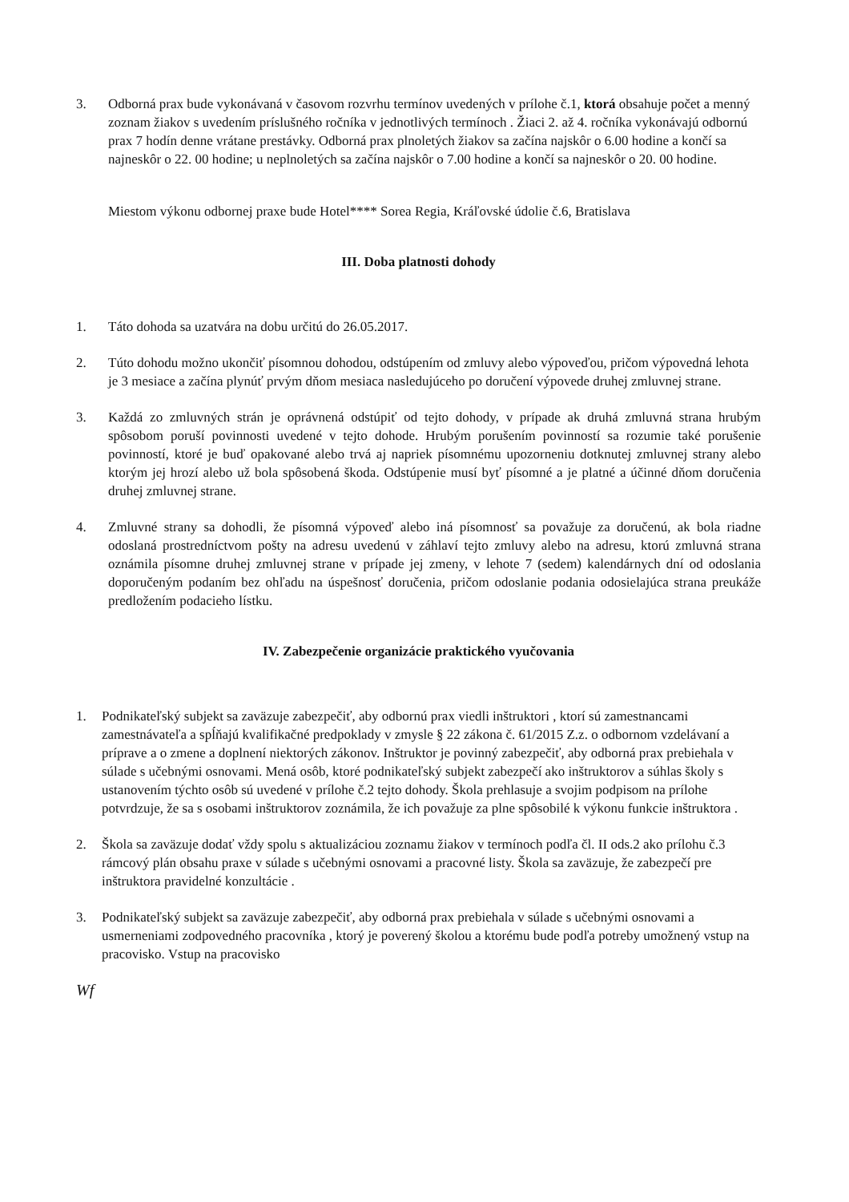3. Odborná prax bude vykonávaná v časovom rozvrhu termínov uvedených v prílohe č.1, ktorá obsahuje počet a menný zoznam žiakov s uvedením príslušného ročníka v jednotlivých termínoch . Žiaci 2. až 4. ročníka vykonávajú odbornú prax 7 hodín denne vrátane prestávky. Odborná prax plnoletých žiakov sa začína najskôr o 6.00 hodine a končí sa najneskôr o 22. 00 hodine; u neplnoletých sa začína najskôr o 7.00 hodine a končí sa najneskôr o 20. 00 hodine.
Miestom výkonu odbornej praxe bude Hotel**** Sorea Regia, Kráľovské údolie č.6, Bratislava
III. Doba platnosti dohody
1. Táto dohoda sa uzatvára na dobu určitú do 26.05.2017.
2. Túto dohodu možno ukončiť písomnou dohodou, odstúpením od zmluvy alebo výpoveďou, pričom výpovedná lehota je 3 mesiace a začína plynúť prvým dňom mesiaca nasledujúceho po doručení výpovede druhej zmluvnej strane.
3. Každá zo zmluvných strán je oprávnená odstúpiť od tejto dohody, v prípade ak druhá zmluvná strana hrubým spôsobom poruší povinnosti uvedené v tejto dohode. Hrubým porušením povinností sa rozumie také porušenie povinností, ktoré je buď opakované alebo trvá aj napriek písomnému upozorneniu dotknutej zmluvnej strany alebo ktorým jej hrozí alebo už bola spôsobená škoda. Odstúpenie musí byť písomné a je platné a účinné dňom doručenia druhej zmluvnej strane.
4. Zmluvné strany sa dohodli, že písomná výpoveď alebo iná písomnosť sa považuje za doručenú, ak bola riadne odoslaná prostredníctvom pošty na adresu uvedenú v záhlaví tejto zmluvy alebo na adresu, ktorú zmluvná strana oznámila písomne druhej zmluvnej strane v prípade jej zmeny, v lehote 7 (sedem) kalendárnych dní od odoslania doporučeným podaním bez ohľadu na úspešnosť doručenia, pričom odoslanie podania odosielajúca strana preukáže predložením podacieho lístku.
IV. Zabezpečenie organizácie praktického vyučovania
1. Podnikateľský subjekt sa zaväzuje zabezpečiť, aby odbornú prax viedli inštruktori , ktorí sú zamestnancami zamestnávateľa a spĺňajú kvalifikačné predpoklady v zmysle § 22 zákona č. 61/2015 Z.z. o odbornom vzdelávaní a príprave a o zmene a doplnení niektorých zákonov. Inštruktor je povinný zabezpečiť, aby odborná prax prebiehala v súlade s učebnými osnovami. Mená osôb, ktoré podnikateľský subjekt zabezpečí ako inštruktorov a súhlas školy s ustanovením týchto osôb sú uvedené v prílohe č.2 tejto dohody. Škola prehlasuje a svojim podpisom na prílohe potvrdzuje, že sa s osobami inštruktorov zoznámila, že ich považuje za plne spôsobilé k výkonu funkcie inštruktora .
2. Škola sa zaväzuje dodať vždy spolu s aktualizáciou zoznamu žiakov v termínoch podľa čl. II ods.2 ako prílohu č.3 rámcový plán obsahu praxe v súlade s učebnými osnovami a pracovné listy. Škola sa zaväzuje, že zabezpečí pre inštruktora pravidelné konzultácie .
3. Podnikateľský subjekt sa zaväzuje zabezpečiť, aby odborná prax prebiehala v súlade s učebnými osnovami a usmerneniami zodpovedného pracovníka , ktorý je poverený školou a ktorému bude podľa potreby umožnený vstup na pracovisko. Vstup na pracovisko
Wf